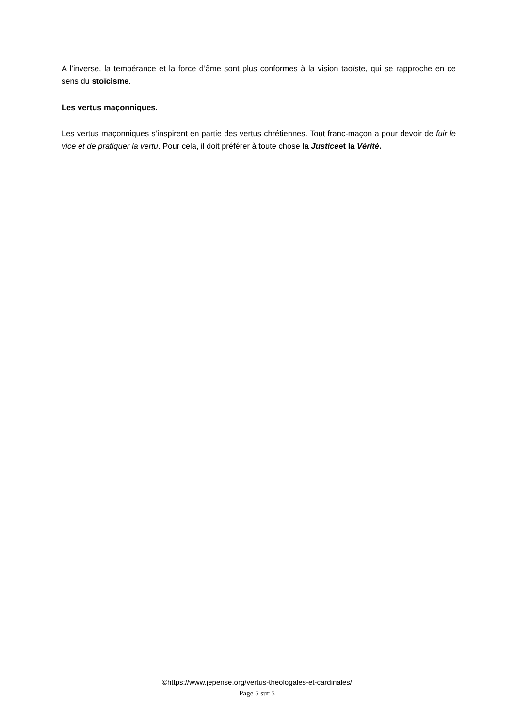A l’inverse, la tempérance et la force d’âme sont plus conformes à la vision taoïste, qui se rapproche en ce sens du stoïcisme.
Les vertus maçonniques.
Les vertus maçonniques s’inspirent en partie des vertus chrétiennes. Tout franc-maçon a pour devoir de fuir le vice et de pratiquer la vertu. Pour cela, il doit préférer à toute chose la Justiceet la Vérité.
©https://www.jepense.org/vertus-theologales-et-cardinales/
Page 5 sur 5